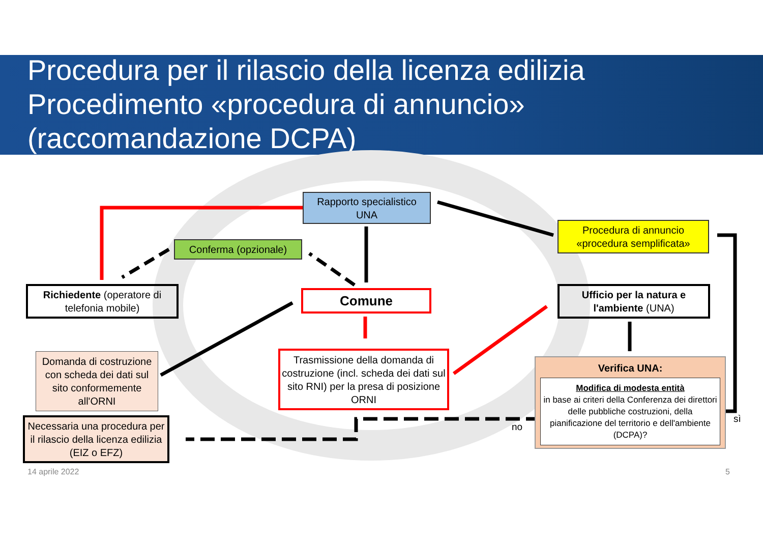Procedura per il rilascio della licenza edilizia
Procedimento «procedura di annuncio»
(raccomandazione DCPA)
Rapporto specialistico
UNA
Conferma (opzionale)
Procedura di annuncio
«procedura semplificata»
Richiedente (operatore di telefonia mobile)
Comune
Ufficio per la natura e l'ambiente (UNA)
Domanda di costruzione con scheda dei dati sul sito conformemente all'ORNI
Trasmissione della domanda di costruzione (incl. scheda dei dati sul sito RNI) per la presa di posizione ORNI
Verifica UNA:
Modifica di modesta entità
in base ai criteri della Conferenza dei direttori delle pubbliche costruzioni, della pianificazione del territorio e dell'ambiente (DCPA)?
Necessaria una procedura per il rilascio della licenza edilizia (EIZ o EFZ)
no
sì
14 aprile 2022 5